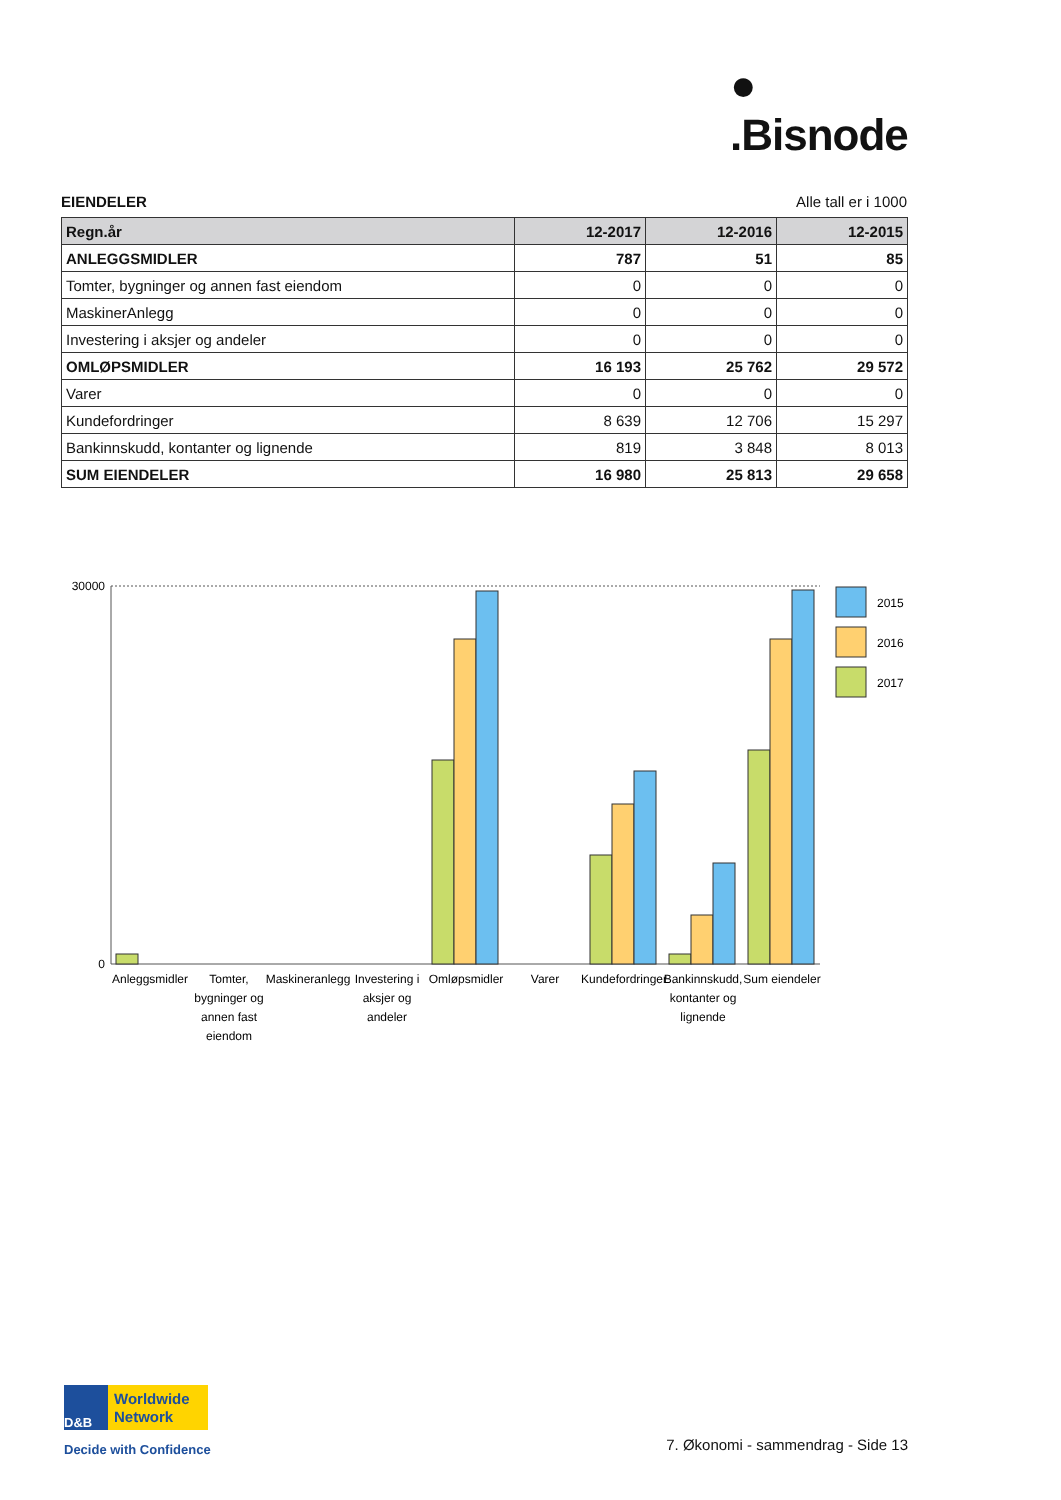●
.Bisnode
EIENDELER Alle tall er i 1000
| Regn.år | 12-2017 | 12-2016 | 12-2015 |
| --- | --- | --- | --- |
| ANLEGGSMIDLER | 787 | 51 | 85 |
| Tomter, bygninger og annen fast eiendom | 0 | 0 | 0 |
| MaskinerAnlegg | 0 | 0 | 0 |
| Investering i aksjer og andeler | 0 | 0 | 0 |
| OMLØPSMIDLER | 16 193 | 25 762 | 29 572 |
| Varer | 0 | 0 | 0 |
| Kundefordringer | 8 639 | 12 706 | 15 297 |
| Bankinnskudd, kontanter og lignende | 819 | 3 848 | 8 013 |
| SUM EIENDELER | 16 980 | 25 813 | 29 658 |
30000
0
2015
2016
2017
Anleggsmidler
Tomter,
bygninger og
annen fast
eiendom
Maskineranlegg
Investering i
aksjer og
andeler
Omløpsmidler
Varer
Kundefordringer
Bankinnskudd,
kontanter og
lignende
Sum eiendeler
D&B
Worldwide
Network
Decide with Confidence
7. Økonomi - sammendrag - Side 13